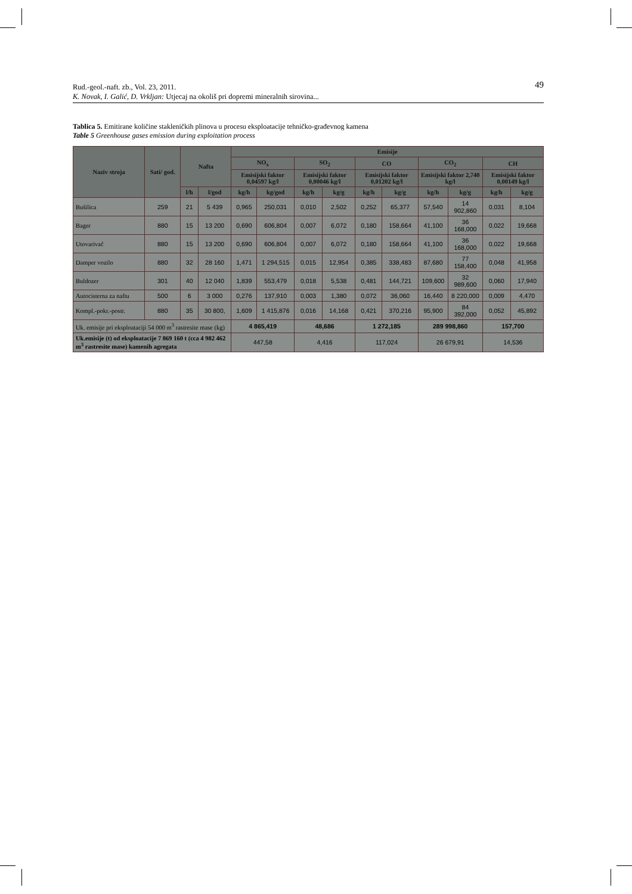49 Rud.-geol.-naft. zb., Vol. 23, 2011.
K. Novak, I. Galić, D. Vrkljan: Utjecaj na okoliš pri dopremi mineralnih sirovina...
Tablica 5. Emitirane količine stakleničkih plinova u procesu eksploatacije tehničko-građevnog kamena
Table 5 Greenhouse gases emission during exploitation process
| Naziv stroja | Sati/ god. | Nafta | | Emisije | | | | | | | | | |
| --- | --- | --- | --- | --- | --- | --- | --- | --- | --- | --- | --- | --- | --- |
| | | | | NO<sub>x</sub> | | SO<sub>2</sub> | | CO | | CO<sub>2</sub> | | CH | |
| | | | | Emisijski faktor 0,04597 kg/l | | Emisijski faktor 0,00046 kg/l | | Emisijski faktor 0,01202 kg/l | | Emisijski faktor 2,740 kg/l | | Emisijski faktor 0,00149 kg/l | |
| | | l/h | l/god | kg/h | kg/god | kg/h | kg/g | kg/h | kg/g | kg/h | kg/g | kg/h | kg/g |
| Bušilica | 259 | 21 | 5 439 | 0,965 | 250,031 | 0,010 | 2,502 | 0,252 | 65,377 | 57,540 | 14 902,860 | 0,031 | 8,104 |
| Bager | 880 | 15 | 13 200 | 0,690 | 606,804 | 0,007 | 6,072 | 0,180 | 158,664 | 41,100 | 36 168,000 | 0,022 | 19,668 |
| Utovarivač | 880 | 15 | 13 200 | 0,690 | 606,804 | 0,007 | 6,072 | 0,180 | 158,664 | 41,100 | 36 168,000 | 0,022 | 19,668 |
| Damper vozilo | 880 | 32 | 28 160 | 1,471 | 1 294,515 | 0,015 | 12,954 | 0,385 | 338,483 | 87,680 | 77 158,400 | 0,048 | 41,958 |
| Buldozer | 301 | 40 | 12 040 | 1,839 | 553,479 | 0,018 | 5,538 | 0,481 | 144,721 | 109,600 | 32 989,600 | 0,060 | 17,940 |
| Autocisterna za naftu | 500 | 6 | 3 000 | 0,276 | 137,910 | 0,003 | 1,380 | 0,072 | 36,060 | 16,440 | 8 220,000 | 0,009 | 4,470 |
| Kompl.-pokr.-postr. | 880 | 35 | 30 800, | 1,609 | 1 415,876 | 0,016 | 14,168 | 0,421 | 370,216 | 95,900 | 84 392,000 | 0,052 | 45,892 |
| Uk. emisije pri eksploataciji 54 000 m<sup>3</sup> rastresite mase (kg) | | | | 4 865,419 | | 48,686 | | 1 272,185 | | 289 998,860 | | 157,700 | |
| Uk.emisije (t) od eksploatacije 7 869 160 t (cca 4 982 462 m<sup>3</sup> rastresite mase) kamenih agregata | | | | 447,58 | | 4,416 | | 117,024 | | 26 679,91 | | 14,536 | |